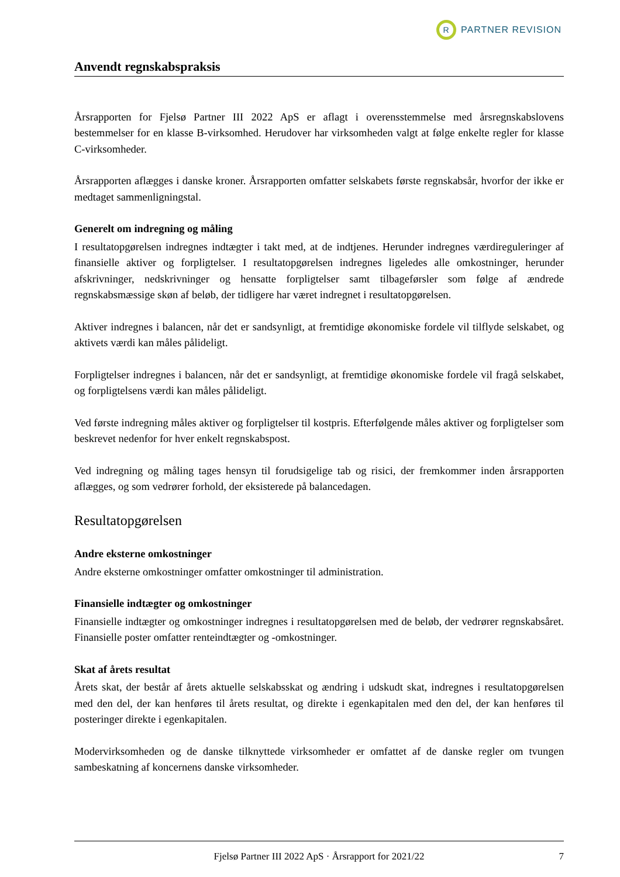R PARTNER REVISION
Anvendt regnskabspraksis
Årsrapporten for Fjelsø Partner III 2022 ApS er aflagt i overensstemmelse med årsregnskabslovens bestemmelser for en klasse B-virksomhed. Herudover har virksomheden valgt at følge enkelte regler for klasse C-virksomheder.
Årsrapporten aflægges i danske kroner. Årsrapporten omfatter selskabets første regnskabsår, hvorfor der ikke er medtaget sammenligningstal.
Generelt om indregning og måling
I resultatopgørelsen indregnes indtægter i takt med, at de indtjenes. Herunder indregnes værdireguleringer af finansielle aktiver og forpligtelser. I resultatopgørelsen indregnes ligeledes alle omkostninger, herunder afskrivninger, nedskrivninger og hensatte forpligtelser samt tilbageførsler som følge af ændrede regnskabsmæssige skøn af beløb, der tidligere har været indregnet i resultatopgørelsen.
Aktiver indregnes i balancen, når det er sandsynligt, at fremtidige økonomiske fordele vil tilflyde selskabet, og aktivets værdi kan måles pålideligt.
Forpligtelser indregnes i balancen, når det er sandsynligt, at fremtidige økonomiske fordele vil fragå selskabet, og forpligtelsens værdi kan måles pålideligt.
Ved første indregning måles aktiver og forpligtelser til kostpris. Efterfølgende måles aktiver og forpligtelser som beskrevet nedenfor for hver enkelt regnskabspost.
Ved indregning og måling tages hensyn til forudsigelige tab og risici, der fremkommer inden årsrapporten aflægges, og som vedrører forhold, der eksisterede på balancedagen.
Resultatopgørelsen
Andre eksterne omkostninger
Andre eksterne omkostninger omfatter omkostninger til administration.
Finansielle indtægter og omkostninger
Finansielle indtægter og omkostninger indregnes i resultatopgørelsen med de beløb, der vedrører regnskabsåret. Finansielle poster omfatter renteindtægter og -omkostninger.
Skat af årets resultat
Årets skat, der består af årets aktuelle selskabsskat og ændring i udskudt skat, indregnes i resultatopgørelsen med den del, der kan henføres til årets resultat, og direkte i egenkapitalen med den del, der kan henføres til posteringer direkte i egenkapitalen.
Modervirksomheden og de danske tilknyttede virksomheder er omfattet af de danske regler om tvungen sambeskatning af koncernens danske virksomheder.
Fjelsø Partner III 2022 ApS · Årsrapport for 2021/22 7